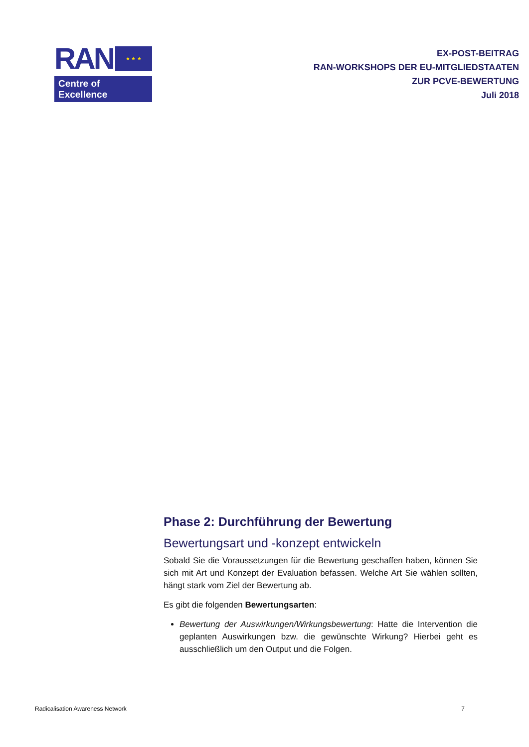RAN
★ ★ ★
Centre of Excellence
EX-POST-BEITRAG
RAN-WORKSHOPS DER EU-MITGLIEDSTAATEN
ZUR PCVE-BEWERTUNG
Juli 2018
Phase 2: Durchführung der Bewertung
Bewertungsart und -konzept entwickeln
Sobald Sie die Voraussetzungen für die Bewertung geschaffen haben, können Sie sich mit Art und Konzept der Evaluation befassen. Welche Art Sie wählen sollten, hängt stark vom Ziel der Bewertung ab.
Es gibt die folgenden Bewertungsarten:
Bewertung der Auswirkungen/Wirkungsbewertung: Hatte die Intervention die geplanten Auswirkungen bzw. die gewünschte Wirkung? Hierbei geht es ausschließlich um den Output und die Folgen.
Radicalisation Awareness Network 7